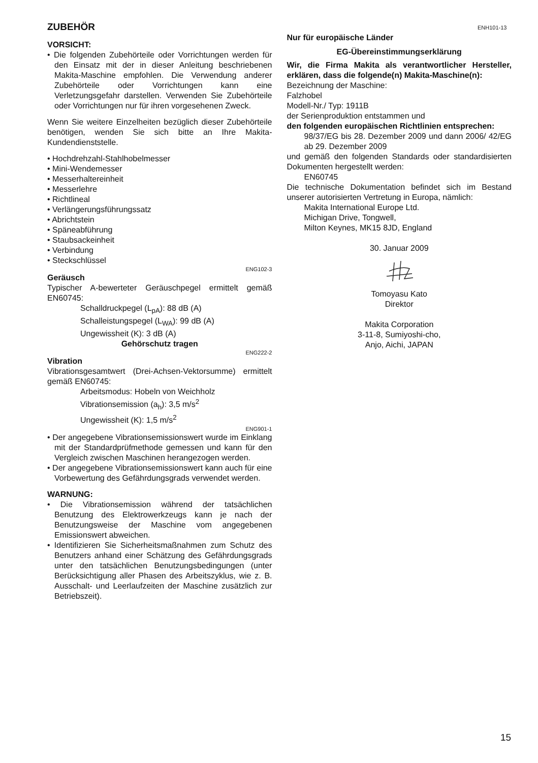ENH101-13
ZUBEHÖR
VORSICHT:
• Die folgenden Zubehörteile oder Vorrichtungen werden für den Einsatz mit der in dieser Anleitung beschriebenen Makita-Maschine empfohlen. Die Verwendung anderer Zubehörteile oder Vorrichtungen kann eine Verletzungsgefahr darstellen. Verwenden Sie Zubehörteile oder Vorrichtungen nur für ihren vorgesehenen Zweck.
Wenn Sie weitere Einzelheiten bezüglich dieser Zubehörteile benötigen, wenden Sie sich bitte an Ihre Makita-Kundendienststelle.
• Hochdrehzahl-Stahlhobelmesser
• Mini-Wendemesser
• Messerhaltereinheit
• Messerlehre
• Richtlineal
• Verlängerungsführungssatz
• Abrichtstein
• Späneabführung
• Staubsackeinheit
• Verbindung
• Steckschlüssel
ENG102-3
Geräusch
Typischer A-bewerteter Geräuschpegel ermittelt gemäß EN60745:
Schalldruckpegel (L<sub>pA</sub>): 88 dB (A)
Schalleistungspegel (L<sub>WA</sub>): 99 dB (A)
Ungewissheit (K): 3 dB (A)
Gehörschutz tragen
ENG222-2
Vibration
Vibrationsgesamtwert (Drei-Achsen-Vektorsumme) ermittelt gemäß EN60745:
Arbeitsmodus: Hobeln von Weichholz
Vibrationsemission (a<sub>h</sub>): 3,5 m/s<sup>2</sup>
Ungewissheit (K): 1,5 m/s<sup>2</sup>
ENG901-1
• Der angegebene Vibrationsemissionswert wurde im Einklang mit der Standardprüfmethode gemessen und kann für den Vergleich zwischen Maschinen herangezogen werden.
• Der angegebene Vibrationsemissionswert kann auch für eine Vorbewertung des Gefährdungsgrads verwendet werden.
WARNUNG:
• Die Vibrationsemission während der tatsächlichen Benutzung des Elektrowerkzeugs kann je nach der Benutzungsweise der Maschine vom angegebenen Emissionswert abweichen.
• Identifizieren Sie Sicherheitsmaßnahmen zum Schutz des Benutzers anhand einer Schätzung des Gefährdungsgrads unter den tatsächlichen Benutzungsbedingungen (unter Berücksichtigung aller Phasen des Arbeitszyklus, wie z. B. Ausschalt- und Leerlaufzeiten der Maschine zusätzlich zur Betriebszeit).
Nur für europäische Länder
EG-Übereinstimmungserklärung
Wir, die Firma Makita als verantwortlicher Hersteller, erklären, dass die folgende(n) Makita-Maschine(n):
Bezeichnung der Maschine:
Falzhobel
Modell-Nr./ Typ: 1911B
der Serienproduktion entstammen und
den folgenden europäischen Richtlinien entsprechen:
98/37/EG bis 28. Dezember 2009 und dann 2006/ 42/EG ab 29. Dezember 2009
und gemäß den folgenden Standards oder standardisierten Dokumenten hergestellt werden:
EN60745
Die technische Dokumentation befindet sich im Bestand unserer autorisierten Vertretung in Europa, nämlich:
Makita International Europe Ltd.
Michigan Drive, Tongwell,
Milton Keynes, MK15 8JD, England
30. Januar 2009
Tomoyasu Kato
Direktor
Makita Corporation
3-11-8, Sumiyoshi-cho,
Anjo, Aichi, JAPAN
15